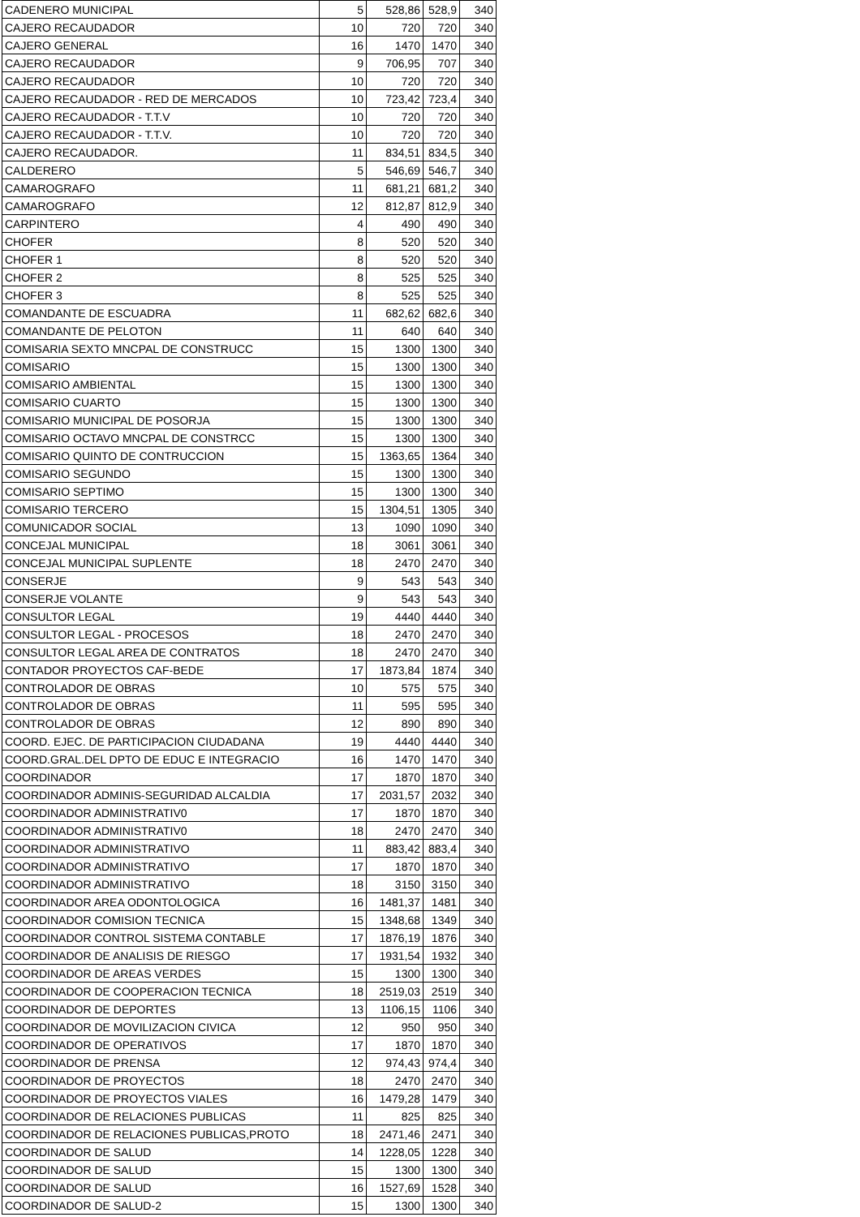| CADENERO MUNICIPAL | 5 | 528,86 | 528,9 | 340 |
| CAJERO RECAUDADOR | 10 | 720 | 720 | 340 |
| CAJERO GENERAL | 16 | 1470 | 1470 | 340 |
| CAJERO RECAUDADOR | 9 | 706,95 | 707 | 340 |
| CAJERO RECAUDADOR | 10 | 720 | 720 | 340 |
| CAJERO RECAUDADOR - RED DE MERCADOS | 10 | 723,42 | 723,4 | 340 |
| CAJERO RECAUDADOR - T.T.V | 10 | 720 | 720 | 340 |
| CAJERO RECAUDADOR - T.T.V. | 10 | 720 | 720 | 340 |
| CAJERO RECAUDADOR. | 11 | 834,51 | 834,5 | 340 |
| CALDERERO | 5 | 546,69 | 546,7 | 340 |
| CAMAROGRAFO | 11 | 681,21 | 681,2 | 340 |
| CAMAROGRAFO | 12 | 812,87 | 812,9 | 340 |
| CARPINTERO | 4 | 490 | 490 | 340 |
| CHOFER | 8 | 520 | 520 | 340 |
| CHOFER 1 | 8 | 520 | 520 | 340 |
| CHOFER 2 | 8 | 525 | 525 | 340 |
| CHOFER 3 | 8 | 525 | 525 | 340 |
| COMANDANTE DE ESCUADRA | 11 | 682,62 | 682,6 | 340 |
| COMANDANTE DE PELOTON | 11 | 640 | 640 | 340 |
| COMISARIA SEXTO MNCPAL DE CONSTRUCC | 15 | 1300 | 1300 | 340 |
| COMISARIO | 15 | 1300 | 1300 | 340 |
| COMISARIO AMBIENTAL | 15 | 1300 | 1300 | 340 |
| COMISARIO CUARTO | 15 | 1300 | 1300 | 340 |
| COMISARIO MUNICIPAL DE POSORJA | 15 | 1300 | 1300 | 340 |
| COMISARIO OCTAVO MNCPAL DE CONSTRCC | 15 | 1300 | 1300 | 340 |
| COMISARIO QUINTO DE CONTRUCCION | 15 | 1363,65 | 1364 | 340 |
| COMISARIO SEGUNDO | 15 | 1300 | 1300 | 340 |
| COMISARIO SEPTIMO | 15 | 1300 | 1300 | 340 |
| COMISARIO TERCERO | 15 | 1304,51 | 1305 | 340 |
| COMUNICADOR SOCIAL | 13 | 1090 | 1090 | 340 |
| CONCEJAL MUNICIPAL | 18 | 3061 | 3061 | 340 |
| CONCEJAL MUNICIPAL SUPLENTE | 18 | 2470 | 2470 | 340 |
| CONSERJE | 9 | 543 | 543 | 340 |
| CONSERJE VOLANTE | 9 | 543 | 543 | 340 |
| CONSULTOR LEGAL | 19 | 4440 | 4440 | 340 |
| CONSULTOR LEGAL - PROCESOS | 18 | 2470 | 2470 | 340 |
| CONSULTOR LEGAL AREA DE CONTRATOS | 18 | 2470 | 2470 | 340 |
| CONTADOR PROYECTOS CAF-BEDE | 17 | 1873,84 | 1874 | 340 |
| CONTROLADOR DE OBRAS | 10 | 575 | 575 | 340 |
| CONTROLADOR DE OBRAS | 11 | 595 | 595 | 340 |
| CONTROLADOR DE OBRAS | 12 | 890 | 890 | 340 |
| COORD. EJEC. DE PARTICIPACION CIUDADANA | 19 | 4440 | 4440 | 340 |
| COORD.GRAL.DEL DPTO DE EDUC E INTEGRACIO | 16 | 1470 | 1470 | 340 |
| COORDINADOR | 17 | 1870 | 1870 | 340 |
| COORDINADOR ADMINIS-SEGURIDAD ALCALDIA | 17 | 2031,57 | 2032 | 340 |
| COORDINADOR ADMINISTRATIV0 | 17 | 1870 | 1870 | 340 |
| COORDINADOR ADMINISTRATIV0 | 18 | 2470 | 2470 | 340 |
| COORDINADOR ADMINISTRATIVO | 11 | 883,42 | 883,4 | 340 |
| COORDINADOR ADMINISTRATIVO | 17 | 1870 | 1870 | 340 |
| COORDINADOR ADMINISTRATIVO | 18 | 3150 | 3150 | 340 |
| COORDINADOR AREA ODONTOLOGICA | 16 | 1481,37 | 1481 | 340 |
| COORDINADOR COMISION TECNICA | 15 | 1348,68 | 1349 | 340 |
| COORDINADOR CONTROL SISTEMA CONTABLE | 17 | 1876,19 | 1876 | 340 |
| COORDINADOR DE ANALISIS DE RIESGO | 17 | 1931,54 | 1932 | 340 |
| COORDINADOR DE AREAS VERDES | 15 | 1300 | 1300 | 340 |
| COORDINADOR DE COOPERACION TECNICA | 18 | 2519,03 | 2519 | 340 |
| COORDINADOR DE DEPORTES | 13 | 1106,15 | 1106 | 340 |
| COORDINADOR DE MOVILIZACION CIVICA | 12 | 950 | 950 | 340 |
| COORDINADOR DE OPERATIVOS | 17 | 1870 | 1870 | 340 |
| COORDINADOR DE PRENSA | 12 | 974,43 | 974,4 | 340 |
| COORDINADOR DE PROYECTOS | 18 | 2470 | 2470 | 340 |
| COORDINADOR DE PROYECTOS VIALES | 16 | 1479,28 | 1479 | 340 |
| COORDINADOR DE RELACIONES PUBLICAS | 11 | 825 | 825 | 340 |
| COORDINADOR DE RELACIONES PUBLICAS,PROTO | 18 | 2471,46 | 2471 | 340 |
| COORDINADOR DE SALUD | 14 | 1228,05 | 1228 | 340 |
| COORDINADOR DE SALUD | 15 | 1300 | 1300 | 340 |
| COORDINADOR DE SALUD | 16 | 1527,69 | 1528 | 340 |
| COORDINADOR DE SALUD-2 | 15 | 1300 | 1300 | 340 |